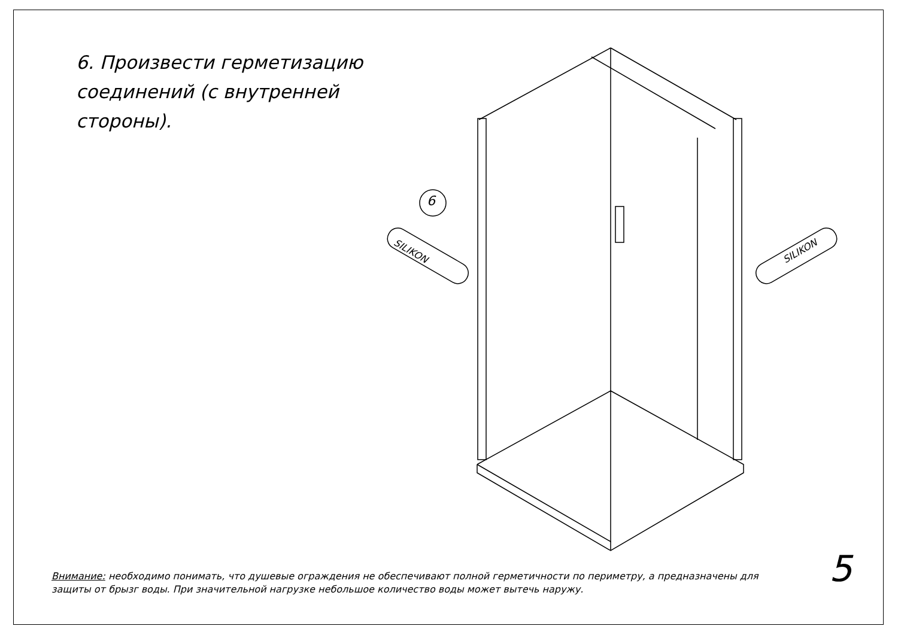6. Произвести герметизацию
соединений (с внутренней
стороны).
6
SILIKON SILIKON
Внимание: необходимо понимать, что душевые ограждения не обеспечивают полной герметичности по периметру, а предназначены для защиты от брызг воды. При значительной нагрузке небольшое количество воды может вытечь наружу.
5